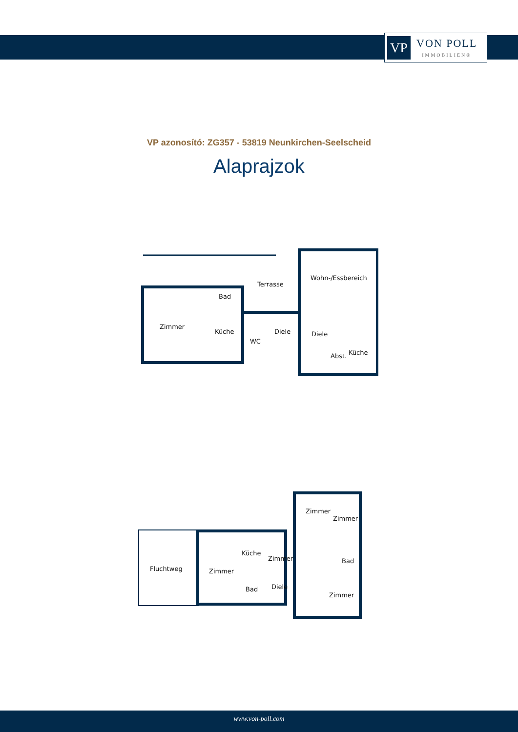VP
VON POLL
IMMOBILIEN®
VP azonosító: ZG357 - 53819 Neunkirchen-Seelscheid
Alaprajzok
Terrasse
Wohn-/Essbereich
Bad
Zimmer
Küche Diele Diele
WC
Küche
Abst.
Zimmer
Zimmer
Küche
Zimmer Bad
Fluchtweg Zimmer
Diele
Bad
Zimmer
www.von-poll.com